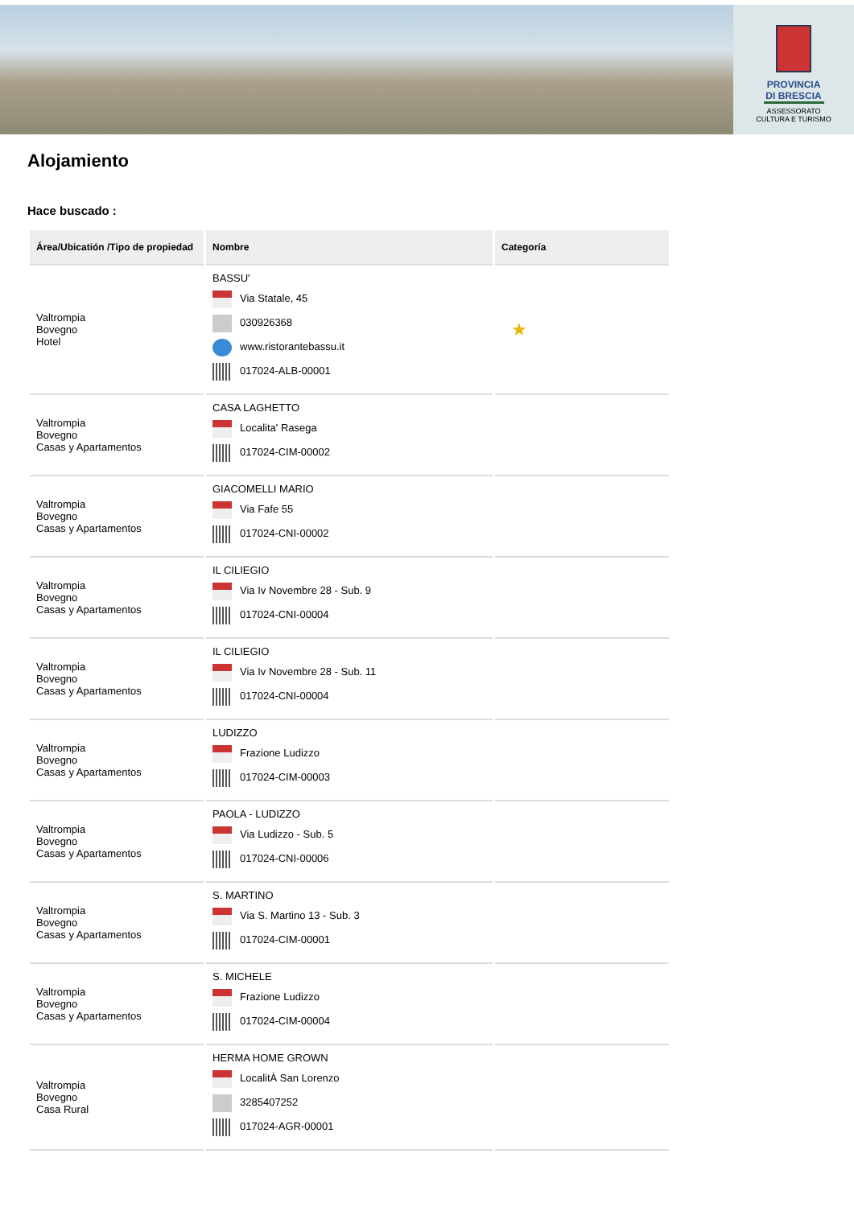PROVINCIA DI BRESCIA
ASSESSORATO
CULTURA E TURISMO
Alojamiento
Hace buscado :
| Área/Ubicatión /Tipo de propiedad | Nombre | Categoría |
| --- | --- | --- |
| Valtrompia Bovegno Hotel | BASSU' Via Statale, 45 030926368 www.ristorantebassu.it 017024-ALB-00001 | ★ |
| Valtrompia Bovegno Casas y Apartamentos | CASA LAGHETTO Localita' Rasega 017024-CIM-00002 | |
| Valtrompia Bovegno Casas y Apartamentos | GIACOMELLI MARIO Via Fafe 55 017024-CNI-00002 | |
| Valtrompia Bovegno Casas y Apartamentos | IL CILIEGIO Via Iv Novembre 28 - Sub. 9 017024-CNI-00004 | |
| Valtrompia Bovegno Casas y Apartamentos | IL CILIEGIO Via Iv Novembre 28 - Sub. 11 017024-CNI-00004 | |
| Valtrompia Bovegno Casas y Apartamentos | LUDIZZO Frazione Ludizzo 017024-CIM-00003 | |
| Valtrompia Bovegno Casas y Apartamentos | PAOLA - LUDIZZO Via Ludizzo - Sub. 5 017024-CNI-00006 | |
| Valtrompia Bovegno Casas y Apartamentos | S. MARTINO Via S. Martino 13 - Sub. 3 017024-CIM-00001 | |
| Valtrompia Bovegno Casas y Apartamentos | S. MICHELE Frazione Ludizzo 017024-CIM-00004 | |
| Valtrompia Bovegno Casa Rural | HERMA HOME GROWN LocalitÀ San Lorenzo 3285407252 017024-AGR-00001 | |